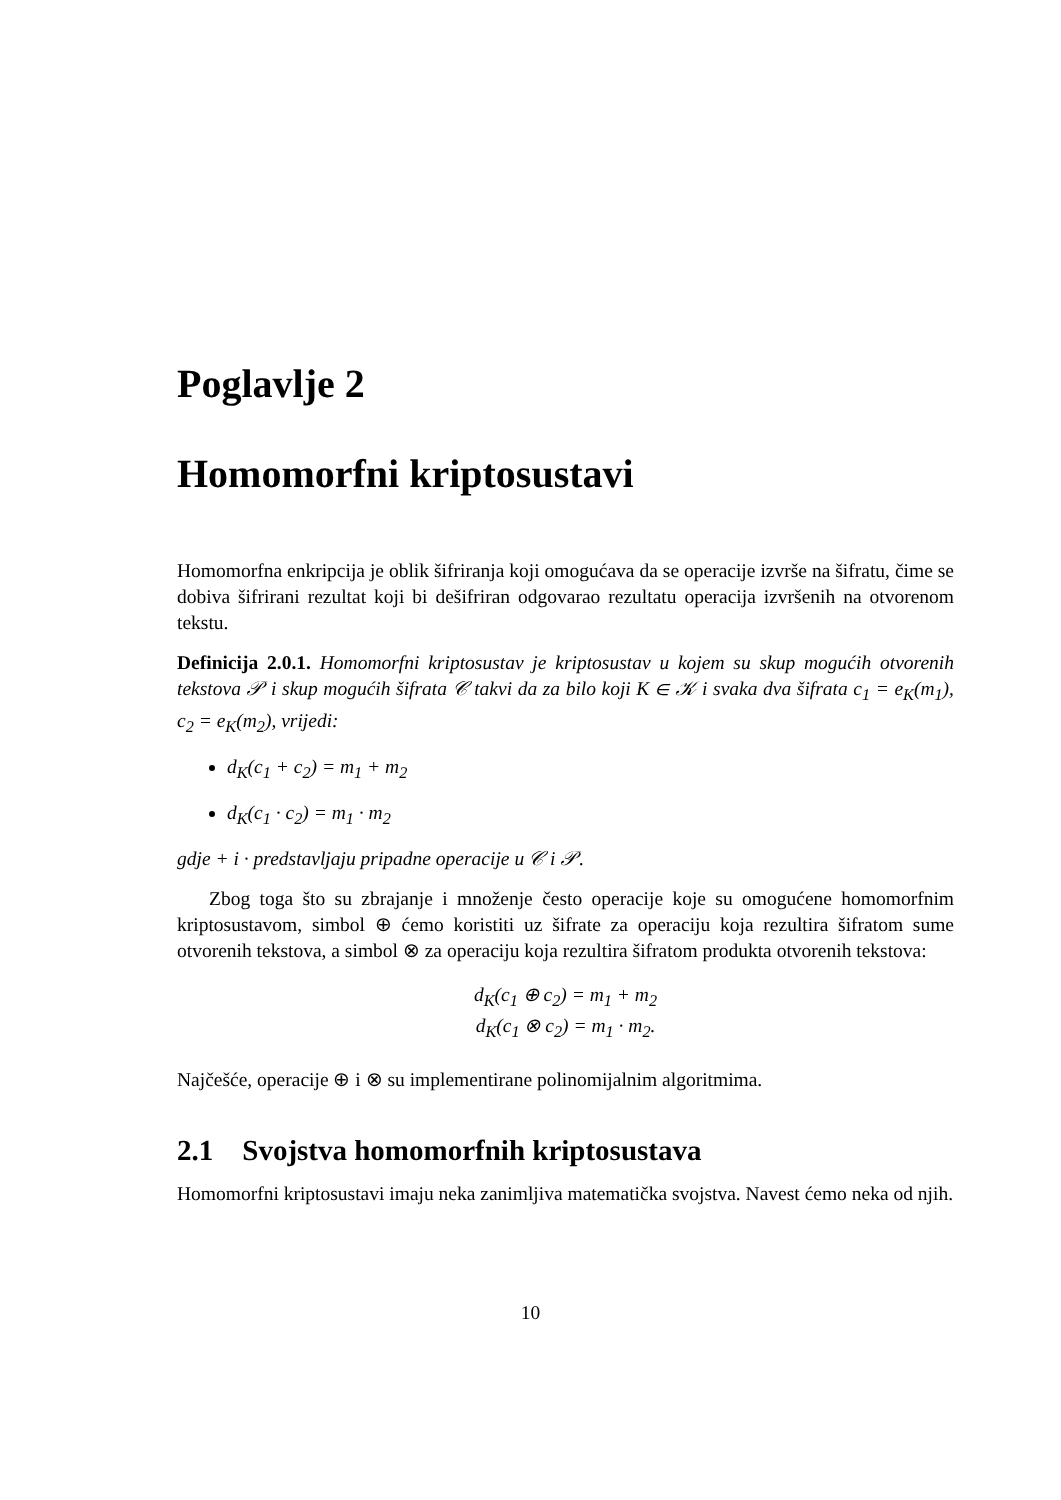Poglavlje 2
Homomorfni kriptosustavi
Homomorfna enkripcija je oblik šifriranja koji omogućava da se operacije izvrše na šifratu, čime se dobiva šifrirani rezultat koji bi dešifriran odgovarao rezultatu operacija izvršenih na otvorenom tekstu.
Definicija 2.0.1. Homomorfni kriptosustav je kriptosustav u kojem su skup mogućih otvorenih tekstova 𝒫 i skup mogućih šifrata 𝒞 takvi da za bilo koji K ∈ 𝒦 i svaka dva šifrata c<sub>1</sub> = e<sub>K</sub>(m<sub>1</sub>), c<sub>2</sub> = e<sub>K</sub>(m<sub>2</sub>), vrijedi:
d<sub>K</sub>(c<sub>1</sub> + c<sub>2</sub>) = m<sub>1</sub> + m<sub>2</sub>
d<sub>K</sub>(c<sub>1</sub> · c<sub>2</sub>) = m<sub>1</sub> · m<sub>2</sub>
gdje + i · predstavljaju pripadne operacije u 𝒞 i 𝒫.
Zbog toga što su zbrajanje i množenje često operacije koje su omogućene homomorfnim kriptosustavom, simbol ⊕ ćemo koristiti uz šifrate za operaciju koja rezultira šifratom sume otvorenih tekstova, a simbol ⊗ za operaciju koja rezultira šifratom produkta otvorenih tekstova:
d<sub>K</sub>(c<sub>1</sub> ⊕ c<sub>2</sub>) = m<sub>1</sub> + m<sub>2</sub>
d<sub>K</sub>(c<sub>1</sub> ⊗ c<sub>2</sub>) = m<sub>1</sub> · m<sub>2</sub>.
Najčešće, operacije ⊕ i ⊗ su implementirane polinomijalnim algoritmima.
2.1 Svojstva homomorfnih kriptosustava
Homomorfni kriptosustavi imaju neka zanimljiva matematička svojstva. Navest ćemo neka od njih.
10